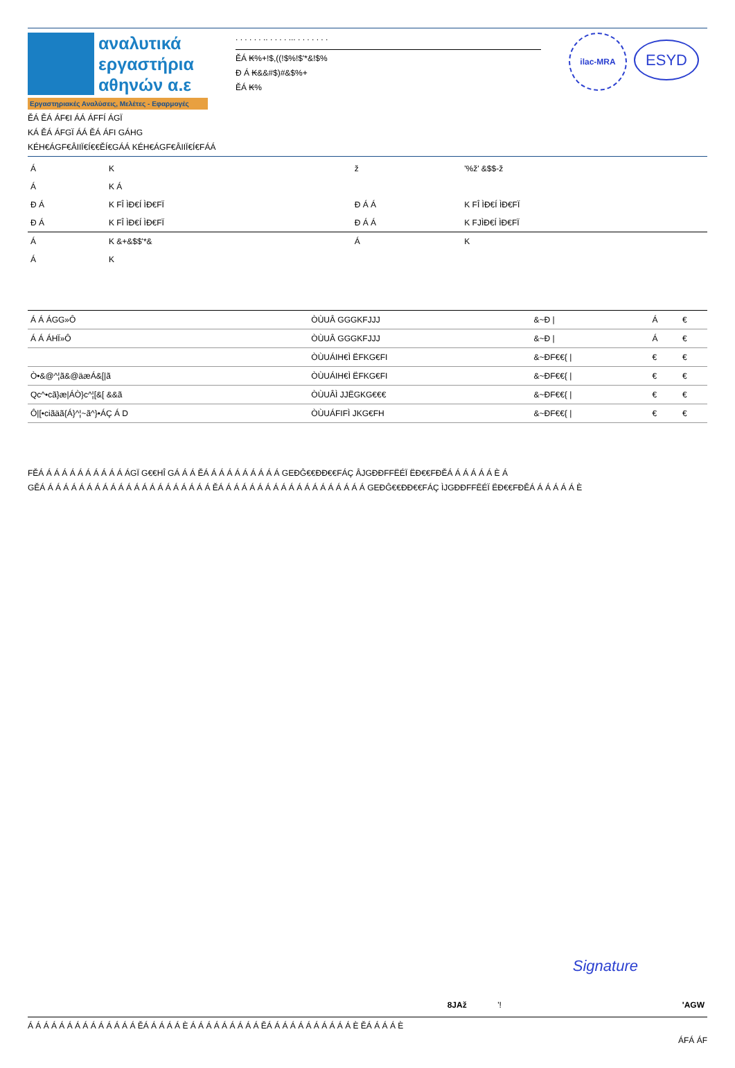αναλυτικά
εργαστήρια
αθηνών α.ε
Εργαστηριακές Αναλύσεις, Μελέτες - Εφαρμογές
. . . . . . .. . . . . ... . . . . . . .
ĚÁ ₭%+!$,((!$%!$'*&!$%
Ð Á ₭&&#$)#&$%+
ĚÁ ₭%
ilac-MRA
ESYD
ĚÁ ĚÁ ÁF€I ÁÁ ÁFFÍ ÁGÏ
KÁ ĚÁ ÁFGÏ ÁÁ ĚÁ ÁFI GÁHG
KÉH€ÁGF€ÂIIÏ€Í€€ĚÍ€GÁÁ KÉH€ÁGF€ÂIIÏ€Í€FÁÁ
| Á | K | ž | '%ž' &$$-ž |
| Á | K Á | | |
| Ð Á | K FÎ ÌÐ€Í ÌÐ€FÏ | Ð Á Á | K FÎ ÌÐ€Í ÌÐ€FÏ |
| Ð Á | K FÎ ÌÐ€Í ÌÐ€FÏ | Ð Á Á | K FJÌÐ€Í ÌÐ€FÏ |
| Á | K &+&$$'*& | Á | K |
| Á | K | | |
| Á Á ÁGG»Ô | ÒÙUÂ GGGKFJJJ | &~Ð / | Á | € |
| Á Á ÁHÏ»Ô | ÒÙUÂ GGGKFJJJ | &~Ð / | Á | € |
| | ÒÙUÁIH€Ì ËFKG€FI | &~ÐF€€{ / | € | € |
| Ò•&@^¦ã&@äæÁ&[/ã | ÒÙUÁIH€Ì ËFKG€FI | &~ÐF€€{ / | € | € |
| Qc^•cã}æ/ÁÒ}c^¦[&[ &&ã | ÒÙUÂÌ JJËGKG€€€ | &~ÐF€€{ / | € | € |
| Ô/[•ciãäã{Á}^¦~ã^}•ÁÇ Á D | ÒÙUÁFIFÌ JKG€FH | &~ÐF€€{ / | € | € |
FĚÁ Á Á Á Á Á Á Á Á Á Á ÁGÏ G€€HÎ GÁ Á Á ĚÁ Á Á Á Á Á Á Á Á Á GEÐĜ€€ÐÐ€€FÁÇ ÂJGÐÐFFËÉÏ ËÐ€€FÐĚÁ Á Á Á Á Á È Á
GĚÁ Á Á Á Á Á Á Á Á Á Á Á Á Á Á Á Á Á Á Á Á Á ĚÁ Á Á Á Á Á Á Á Á Á Á Á Á Á Á Á Á Á Á GEÐĜ€€ÐÐ€€FÁÇ ÌJGÐÐFFËÉÏ ËÐ€€FÐĚÁ Á Á Á Á Á È
Signature
| 8JAž | '! | 'AGW |
Á Á Á Á Á Á Á Á Á Á Á Á Á Á ĚÁ Á Á Á Á È Á Á Á Á Á Á Á Á Á ĚÁ Á Á Á Á Á Á Á Á Á Á È ĚÁ Á Á Á È
ÁFÁ ÁF